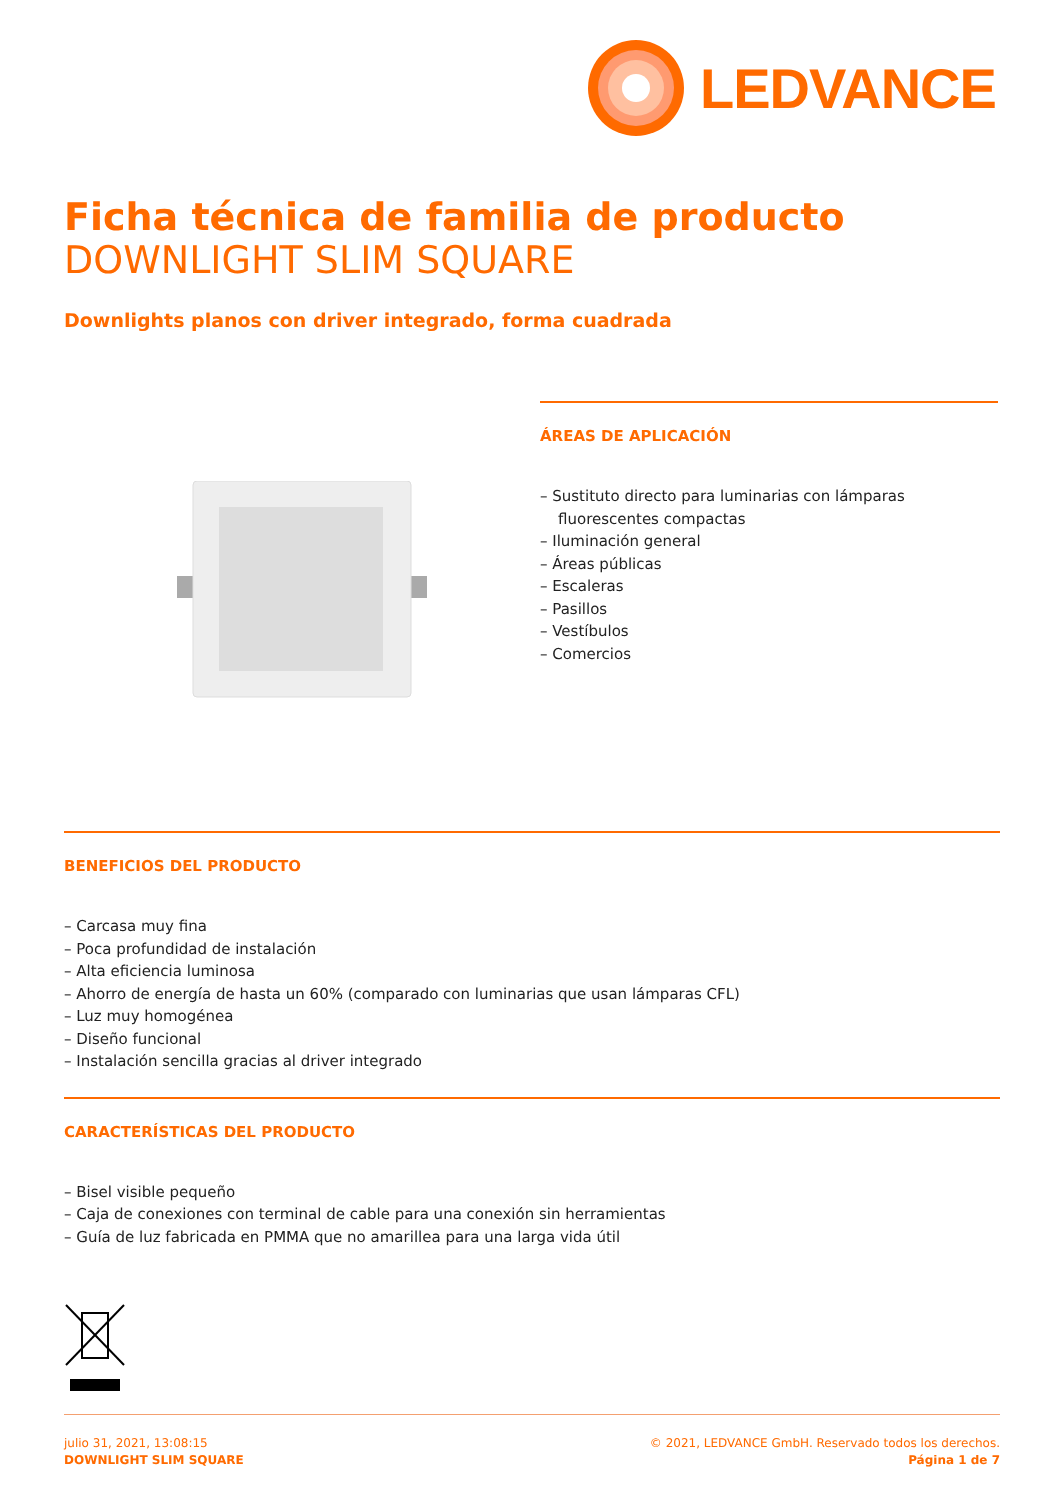LEDVANCE
Ficha técnica de familia de producto
DOWNLIGHT SLIM SQUARE
Downlights planos con driver integrado, forma cuadrada
ÁREAS DE APLICACIÓN
– Sustituto directo para luminarias con lámparas fluorescentes compactas
– Iluminación general
– Áreas públicas
– Escaleras
– Pasillos
– Vestíbulos
– Comercios
BENEFICIOS DEL PRODUCTO
– Carcasa muy fina
– Poca profundidad de instalación
– Alta eficiencia luminosa
– Ahorro de energía de hasta un 60% (comparado con luminarias que usan lámparas CFL)
– Luz muy homogénea
– Diseño funcional
– Instalación sencilla gracias al driver integrado
CARACTERÍSTICAS DEL PRODUCTO
– Bisel visible pequeño
– Caja de conexiones con terminal de cable para una conexión sin herramientas
– Guía de luz fabricada en PMMA que no amarillea para una larga vida útil
julio 31, 2021, 13:08:15
DOWNLIGHT SLIM SQUARE
© 2021, LEDVANCE GmbH. Reservado todos los derechos.
Página 1 de 7